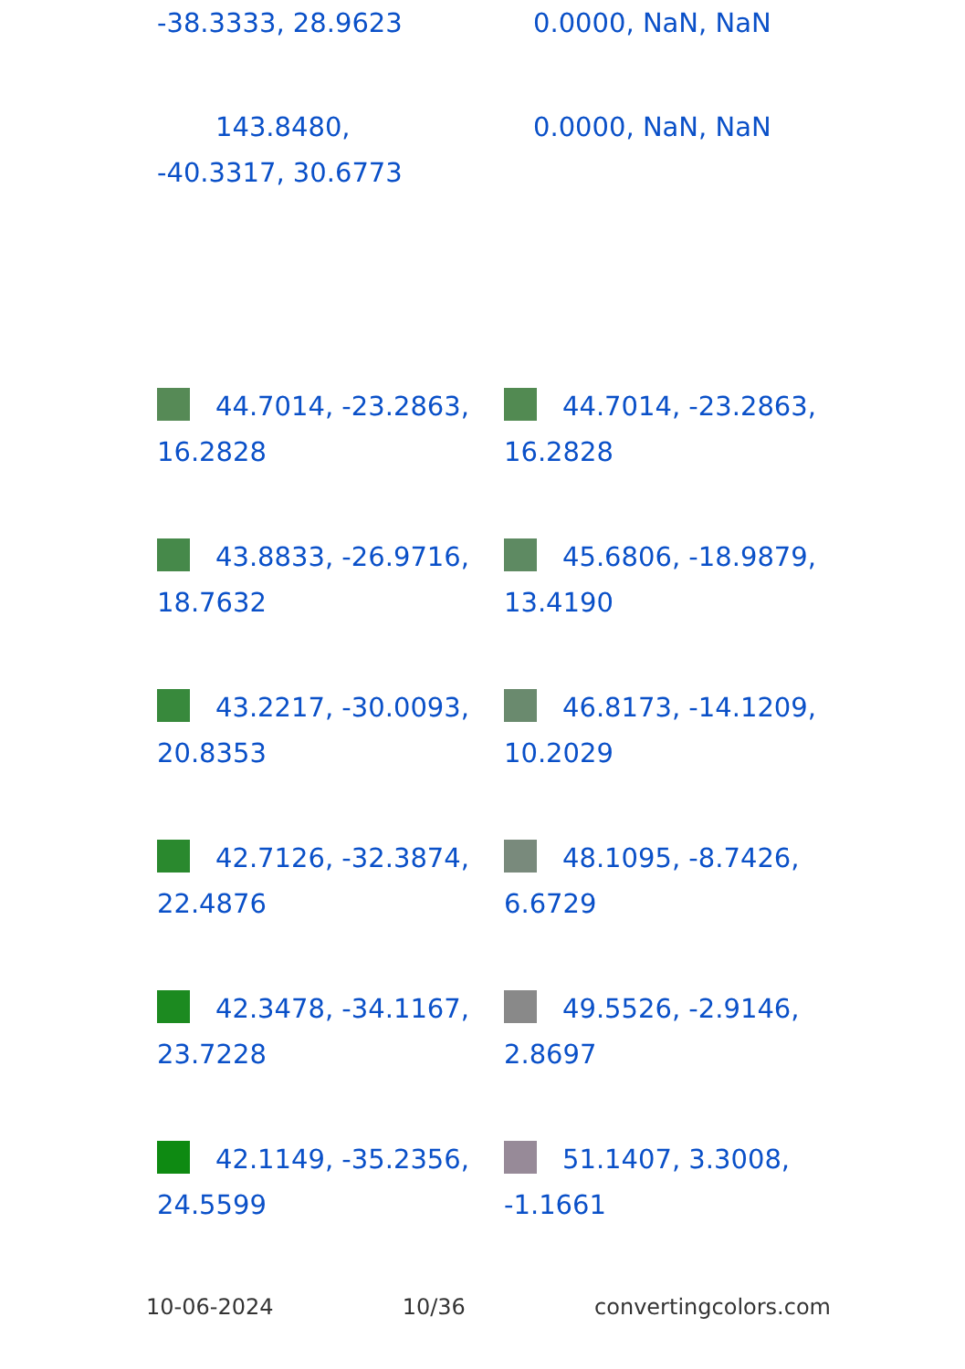-38.3333, 28.9623 0.0000, NaN, NaN
143.8480,
-40.3317, 30.6773
0.0000, NaN, NaN
44.7014, -23.2863,
16.2828
44.7014, -23.2863,
16.2828
43.8833, -26.9716,
18.7632
45.6806, -18.9879,
13.4190
43.2217, -30.0093,
20.8353
46.8173, -14.1209,
10.2029
42.7126, -32.3874,
22.4876
48.1095, -8.7426,
6.6729
42.3478, -34.1167,
23.7228
49.5526, -2.9146,
2.8697
42.1149, -35.2356,
24.5599
51.1407, 3.3008,
-1.1661
10-06-2024 10/36 convertingcolors.com